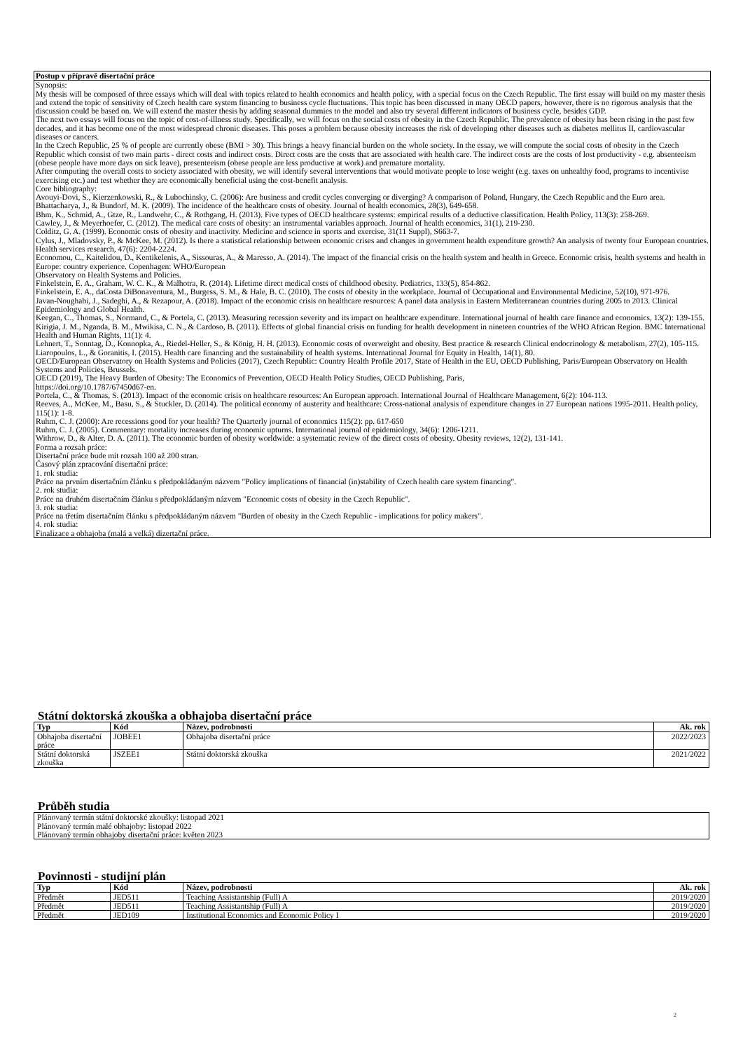Postup v přípravě disertační práce
Synopsis:
My thesis will be composed of three essays which will deal with topics related to health economics and health policy, with a special focus on the Czech Republic. The first essay will build on my master thesis and extend the topic of sensitivity of Czech health care system financing to business cycle fluctuations. This topic has been discussed in many OECD papers, however, there is no rigorous analysis that the discussion could be based on. We will extend the master thesis by adding seasonal dummies to the model and also try several different indicators of business cycle, besides GDP.
The next two essays will focus on the topic of cost-of-illness study. Specifically, we will focus on the social costs of obesity in the Czech Republic. The prevalence of obesity has been rising in the past few decades, and it has become one of the most widespread chronic diseases. This poses a problem because obesity increases the risk of developing other diseases such as diabetes mellitus II, cardiovascular diseases or cancers.
In the Czech Republic, 25 % of people are currently obese (BMI > 30). This brings a heavy financial burden on the whole society. In the essay, we will compute the social costs of obesity in the Czech Republic which consist of two main parts - direct costs and indirect costs. Direct costs are the costs that are associated with health care. The indirect costs are the costs of lost productivity - e.g. absenteeism (obese people have more days on sick leave), presenteeism (obese people are less productive at work) and premature mortality.
After computing the overall costs to society associated with obesity, we will identify several interventions that would motivate people to lose weight (e.g. taxes on unhealthy food, programs to incentivise exercising etc.) and test whether they are economically beneficial using the cost-benefit analysis.
Core bibliography:
Avouyi-Dovi, S., Kierzenkowski, R., & Lubochinsky, C. (2006): Are business and credit cycles converging or diverging? A comparison of Poland, Hungary, the Czech Republic and the Euro area.
Bhattacharya, J., & Bundorf, M. K. (2009). The incidence of the healthcare costs of obesity. Journal of health economics, 28(3), 649-658.
Bhm, K., Schmid, A., Gtze, R., Landwehr, C., & Rothgang, H. (2013). Five types of OECD healthcare systems: empirical results of a deductive classification. Health Policy, 113(3): 258-269.
Cawley, J., & Meyerhoefer, C. (2012). The medical care costs of obesity: an instrumental variables approach. Journal of health economics, 31(1), 219-230.
Colditz, G. A. (1999). Economic costs of obesity and inactivity. Medicine and science in sports and exercise, 31(11 Suppl), S663-7.
Cylus, J., Mladovsky, P., & McKee, M. (2012). Is there a statistical relationship between economic crises and changes in government health expenditure growth? An analysis of twenty four European countries. Health services research, 47(6): 2204-2224.
Economou, C., Kaitelidou, D., Kentikelenis, A., Sissouras, A., & Maresso, A. (2014). The impact of the financial crisis on the health system and health in Greece. Economic crisis, health systems and health in Europe: country experience. Copenhagen: WHO/European
Observatory on Health Systems and Policies.
Finkelstein, E. A., Graham, W. C. K., & Malhotra, R. (2014). Lifetime direct medical costs of childhood obesity. Pediatrics, 133(5), 854-862.
Finkelstein, E. A., daCosta DiBonaventura, M., Burgess, S. M., & Hale, B. C. (2010). The costs of obesity in the workplace. Journal of Occupational and Environmental Medicine, 52(10), 971-976.
Javan-Noughabi, J., Sadeghi, A., & Rezapour, A. (2018). Impact of the economic crisis on healthcare resources: A panel data analysis in Eastern Mediterranean countries during 2005 to 2013. Clinical Epidemiology and Global Health.
Keegan, C., Thomas, S., Normand, C., & Portela, C. (2013). Measuring recession severity and its impact on healthcare expenditure. International journal of health care finance and economics, 13(2): 139-155.
Kirigia, J. M., Nganda, B. M., Mwikisa, C. N., & Cardoso, B. (2011). Effects of global financial crisis on funding for health development in nineteen countries of the WHO African Region. BMC International Health and Human Rights, 11(1): 4.
Lehnert, T., Sonntag, D., Konnopka, A., Riedel-Heller, S., & König, H. H. (2013). Economic costs of overweight and obesity. Best practice & research Clinical endocrinology & metabolism, 27(2), 105-115.
Liaropoulos, L., & Goranitis, I. (2015). Health care financing and the sustainability of health systems. International Journal for Equity in Health, 14(1), 80.
OECD/European Observatory on Health Systems and Policies (2017), Czech Republic: Country Health Profile 2017, State of Health in the EU, OECD Publishing, Paris/European Observatory on Health Systems and Policies, Brussels.
OECD (2019), The Heavy Burden of Obesity: The Economics of Prevention, OECD Health Policy Studies, OECD Publishing, Paris,
https://doi.org/10.1787/67450d67-en.
Portela, C., & Thomas, S. (2013). Impact of the economic crisis on healthcare resources: An European approach. International Journal of Healthcare Management, 6(2): 104-113.
Reeves, A., McKee, M., Basu, S., & Stuckler, D. (2014). The political economy of austerity and healthcare: Cross-national analysis of expenditure changes in 27 European nations 1995-2011. Health policy, 115(1): 1-8.
Ruhm, C. J. (2000): Are recessions good for your health? The Quarterly journal of economics 115(2): pp. 617-650
Ruhm, C. J. (2005). Commentary: mortality increases during economic upturns. International journal of epidemiology, 34(6): 1206-1211.
Withrow, D., & Alter, D. A. (2011). The economic burden of obesity worldwide: a systematic review of the direct costs of obesity. Obesity reviews, 12(2), 131-141.
Forma a rozsah práce:
Disertační práce bude mít rozsah 100 až 200 stran.
Časový plán zpracování disertační práce:
1. rok studia:
Práce na prvním disertačním článku s předpokládaným názvem "Policy implications of financial (in)stability of Czech health care system financing".
2. rok studia:
Práce na druhém disertačním článku s předpokládaným názvem "Economic costs of obesity in the Czech Republic".
3. rok studia:
Práce na třetím disertačním článku s předpokládaným názvem "Burden of obesity in the Czech Republic - implications for policy makers".
4. rok studia:
Finalizace a obhajoba (malá a velká) dizertační práce.
Státní doktorská zkouška a obhajoba disertační práce
| Typ | Kód | Název, podrobnosti | Ak. rok |
| --- | --- | --- | --- |
| Obhajoba disertační práce | JOBEE1 | Obhajoba disertační práce | 2022/2023 |
| Státní doktorská zkouška | JSZEE1 | Státní doktorská zkouška | 2021/2022 |
Průběh studia
Plánovaný termín státní doktorské zkoušky: listopad 2021
Plánovaný termín malé obhajoby: listopad 2022
Plánovaný termín obhajoby disertační práce: květen 2023
Povinnosti - studijní plán
| Typ | Kód | Název, podrobnosti | Ak. rok |
| --- | --- | --- | --- |
| Předmět | JED511 | Teaching Assistantship (Full) A | 2019/2020 |
| Předmět | JED511 | Teaching Assistantship (Full) A | 2019/2020 |
| Předmět | JED109 | Institutional Economics and Economic Policy I | 2019/2020 |
2